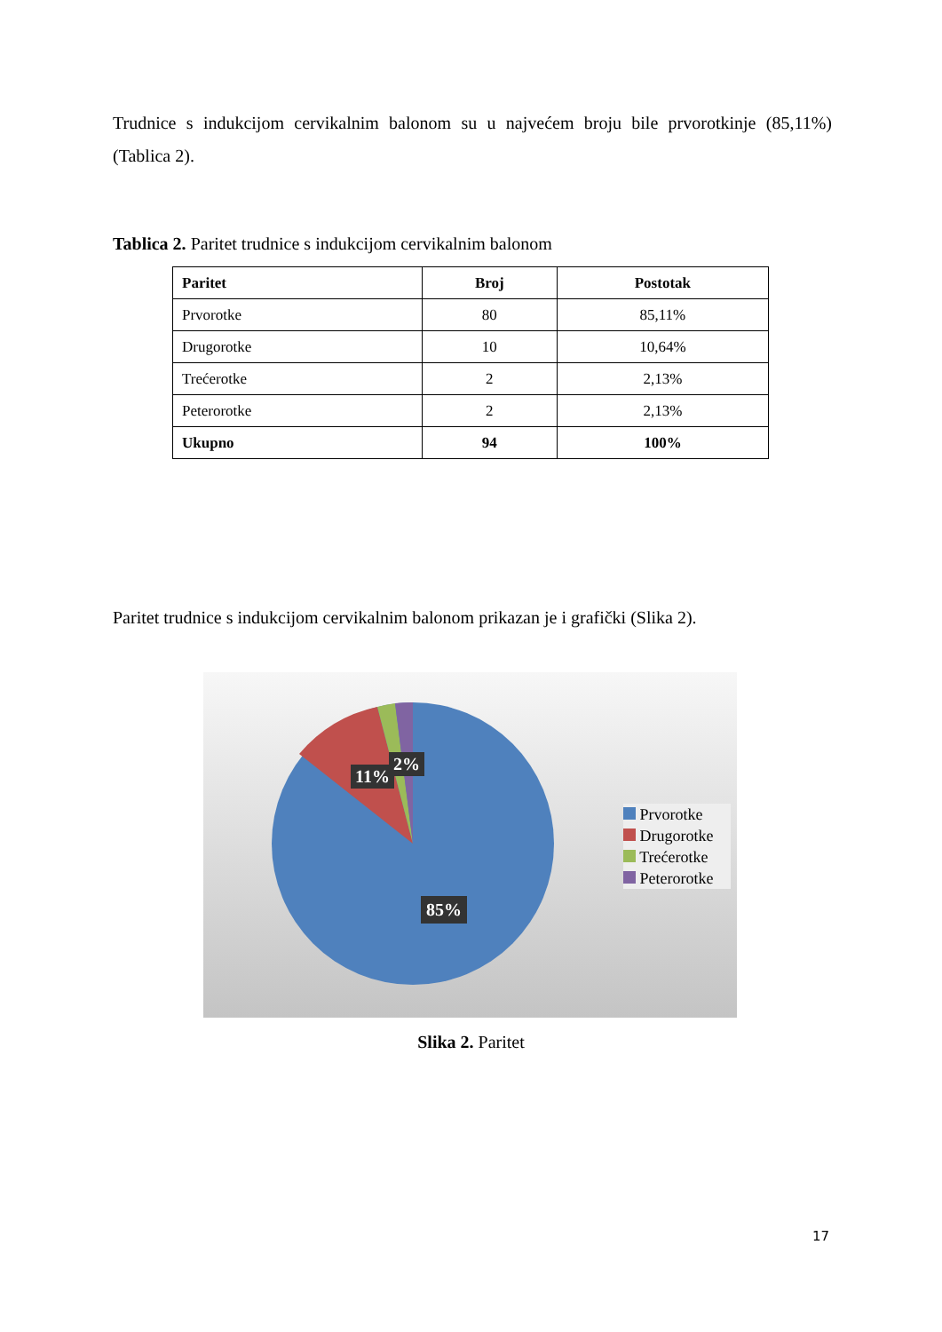Trudnice s indukcijom cervikalnim balonom su u najvećem broju bile prvorotkinje (85,11%) (Tablica 2).
Tablica 2. Paritet trudnice s indukcijom cervikalnim balonom
| Paritet | Broj | Postotak |
| --- | --- | --- |
| Prvorotke | 80 | 85,11% |
| Drugorotke | 10 | 10,64% |
| Trećerotke | 2 | 2,13% |
| Peterorotke | 2 | 2,13% |
| Ukupno | 94 | 100% |
Paritet trudnice s indukcijom cervikalnim balonom prikazan je i grafički (Slika 2).
11%
2%
85%
Prvorotke
Drugorotke
Trećerotke
Peterorotke
Slika 2. Paritet
17